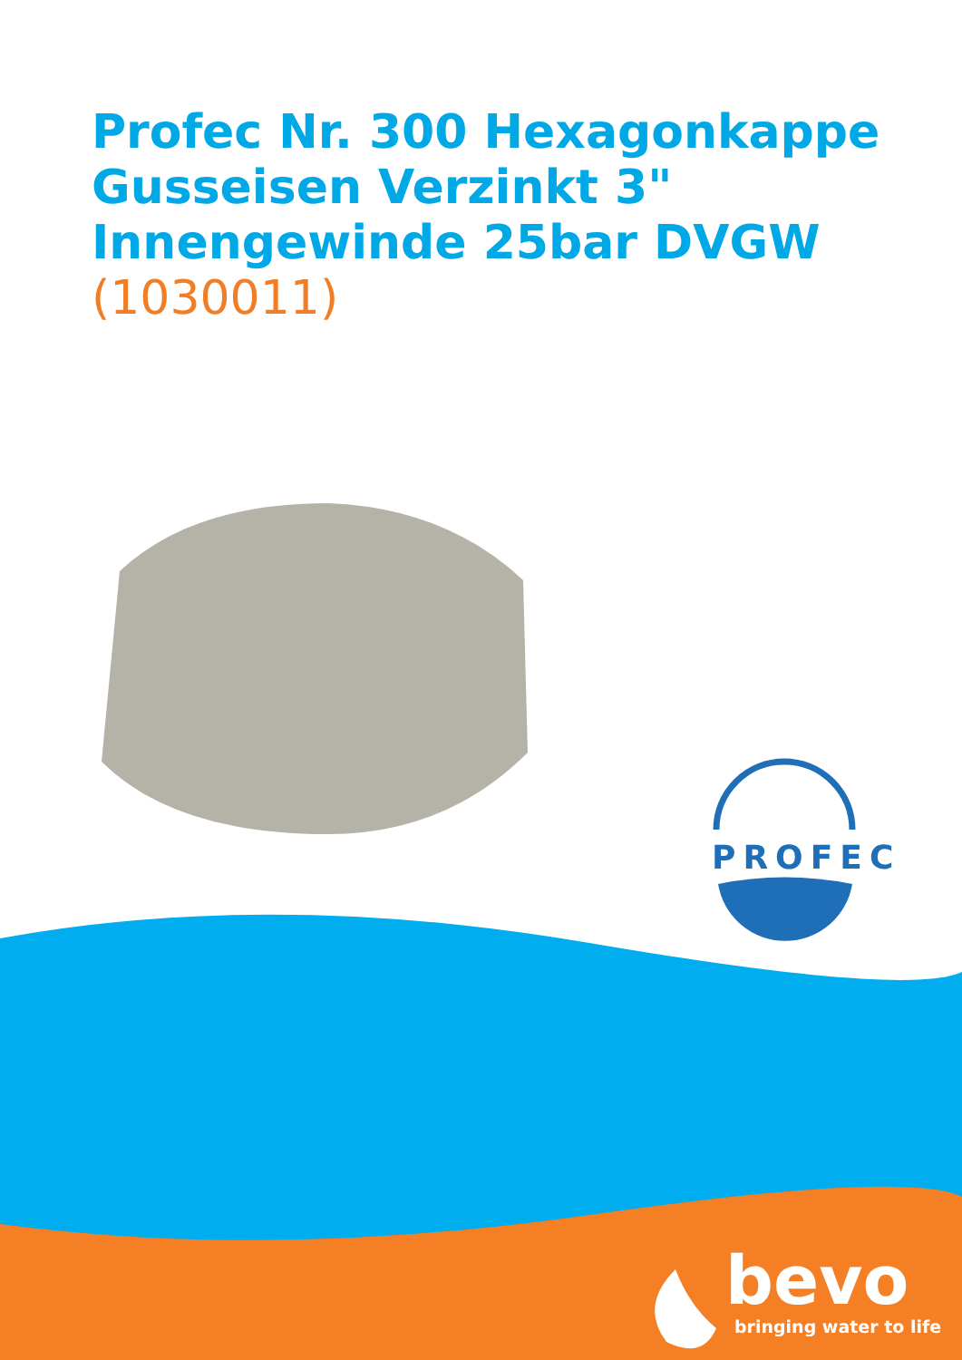Profec Nr. 300 Hexagonkappe Gusseisen Verzinkt 3" Innengewinde 25bar DVGW (1030011)
PROFEC
bevo bringing water to life